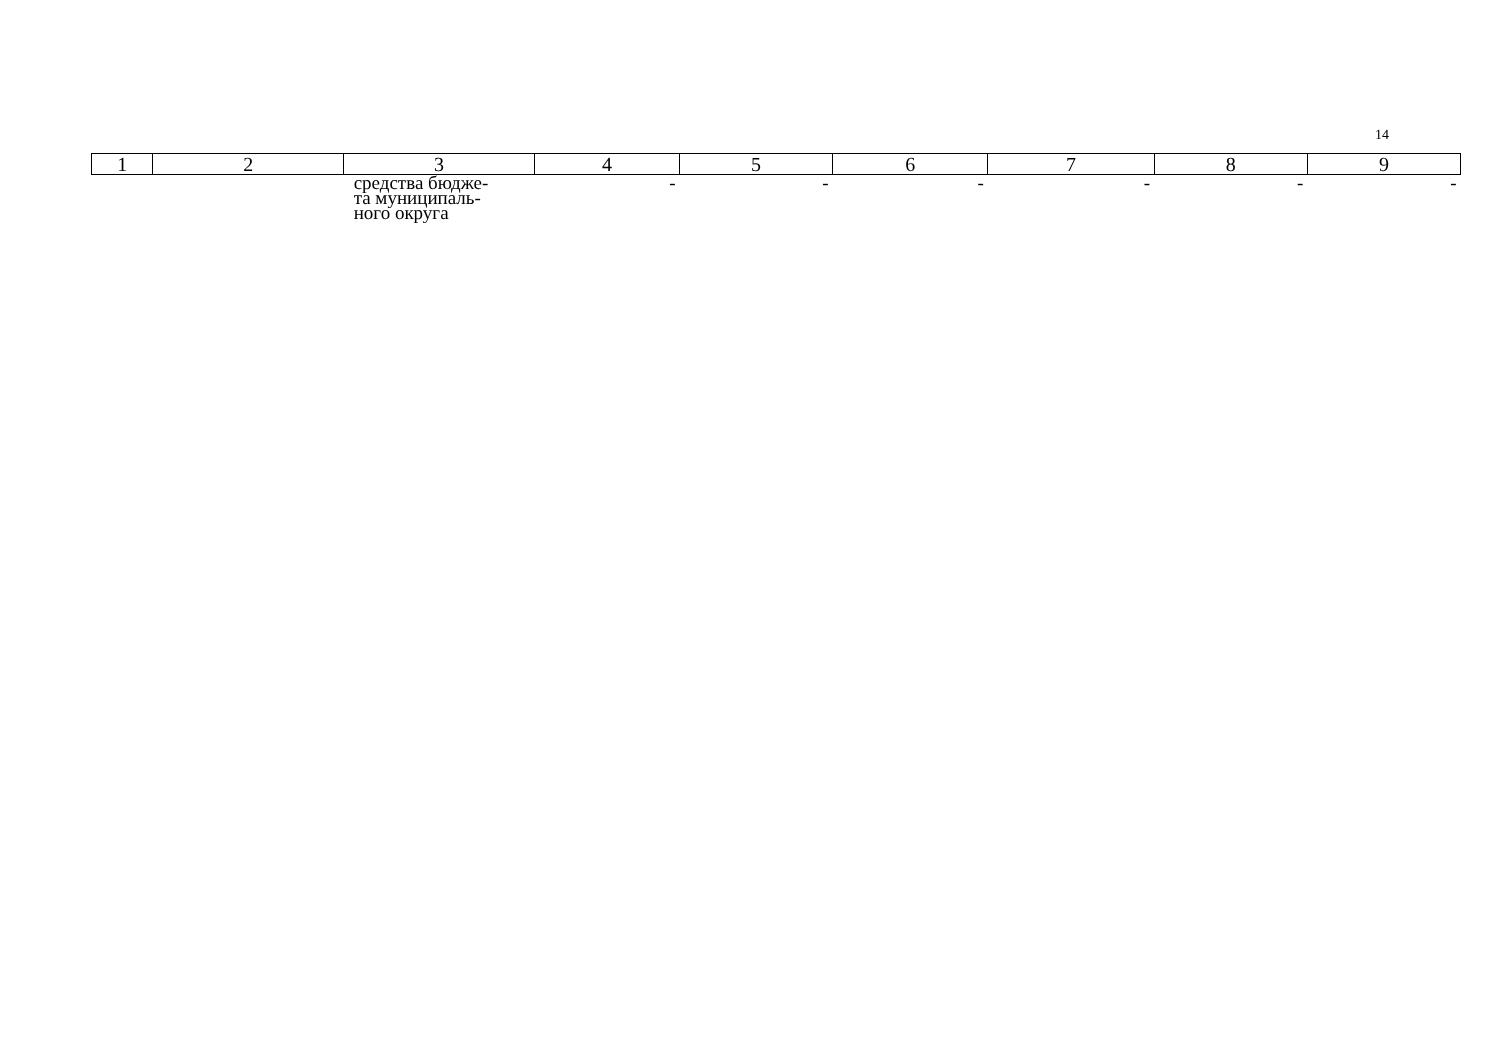14
| 1 | 2 | 3 | 4 | 5 | 6 | 7 | 8 | 9 |
| --- | --- | --- | --- | --- | --- | --- | --- | --- |
| | | средства бюдже- та муниципаль- ного округа | - | - | - | - | - | - |